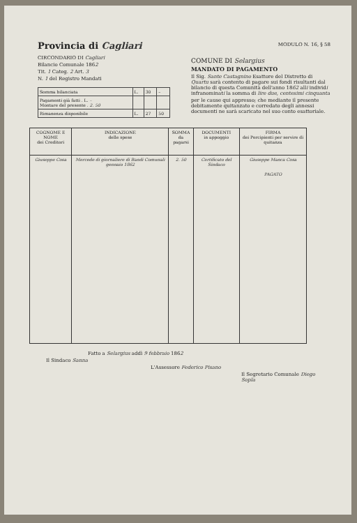Provincia di Cagliari
CIRCONDARIO DI Cagliari
Bilancio Comunale 1862
Tit. 1 Categ. 2 Art. 3
N. 1 del Registro Mandati
| Somma bilanciata | L. | 30 | – |
| Pagamenti già fatti . L. – Montare del presente . 2. 50 | | | |
| Rimanenza disponibile | L. | 27 | 50 |
MODULO N. 16, § 58
COMUNE DI Selargius
MANDATO DI PAGAMENTO
Il Sig. Sante Castagnino Esattore del Distretto di Quartu sarà contento di pagare sui fondi risultanti dal bilancio di questa Comunità dell'anno 1862 alli individi infranominati la somma di lire due, centesimi cinquanta
per le cause qui appresso; che mediante il presente debitamente quitanzato e corredato degli annessi documenti ne sarà scaricato nel suo conto esattoriale.
| COGNOME E NOME dei Creditori | INDICAZIONE delle spese | SOMMA da pagarsi | DOCUMENTI in appoggio | FIRMA dei Percipienti per servire di quitanza |
| --- | --- | --- | --- | --- |
| Giuseppe Cosa | Mercede di giornaliere di Bandi Comunali gennaio 1862 | 2. 50 | Certificato del Sindaco | Giuseppe Manca Cosa PAGATO |
Fatto a Selargius addì 9 febbraio 1862
Il Sindaco Sanna
L'Assessore Federico Pisano
Il Segretario Comunale Diego Sopla